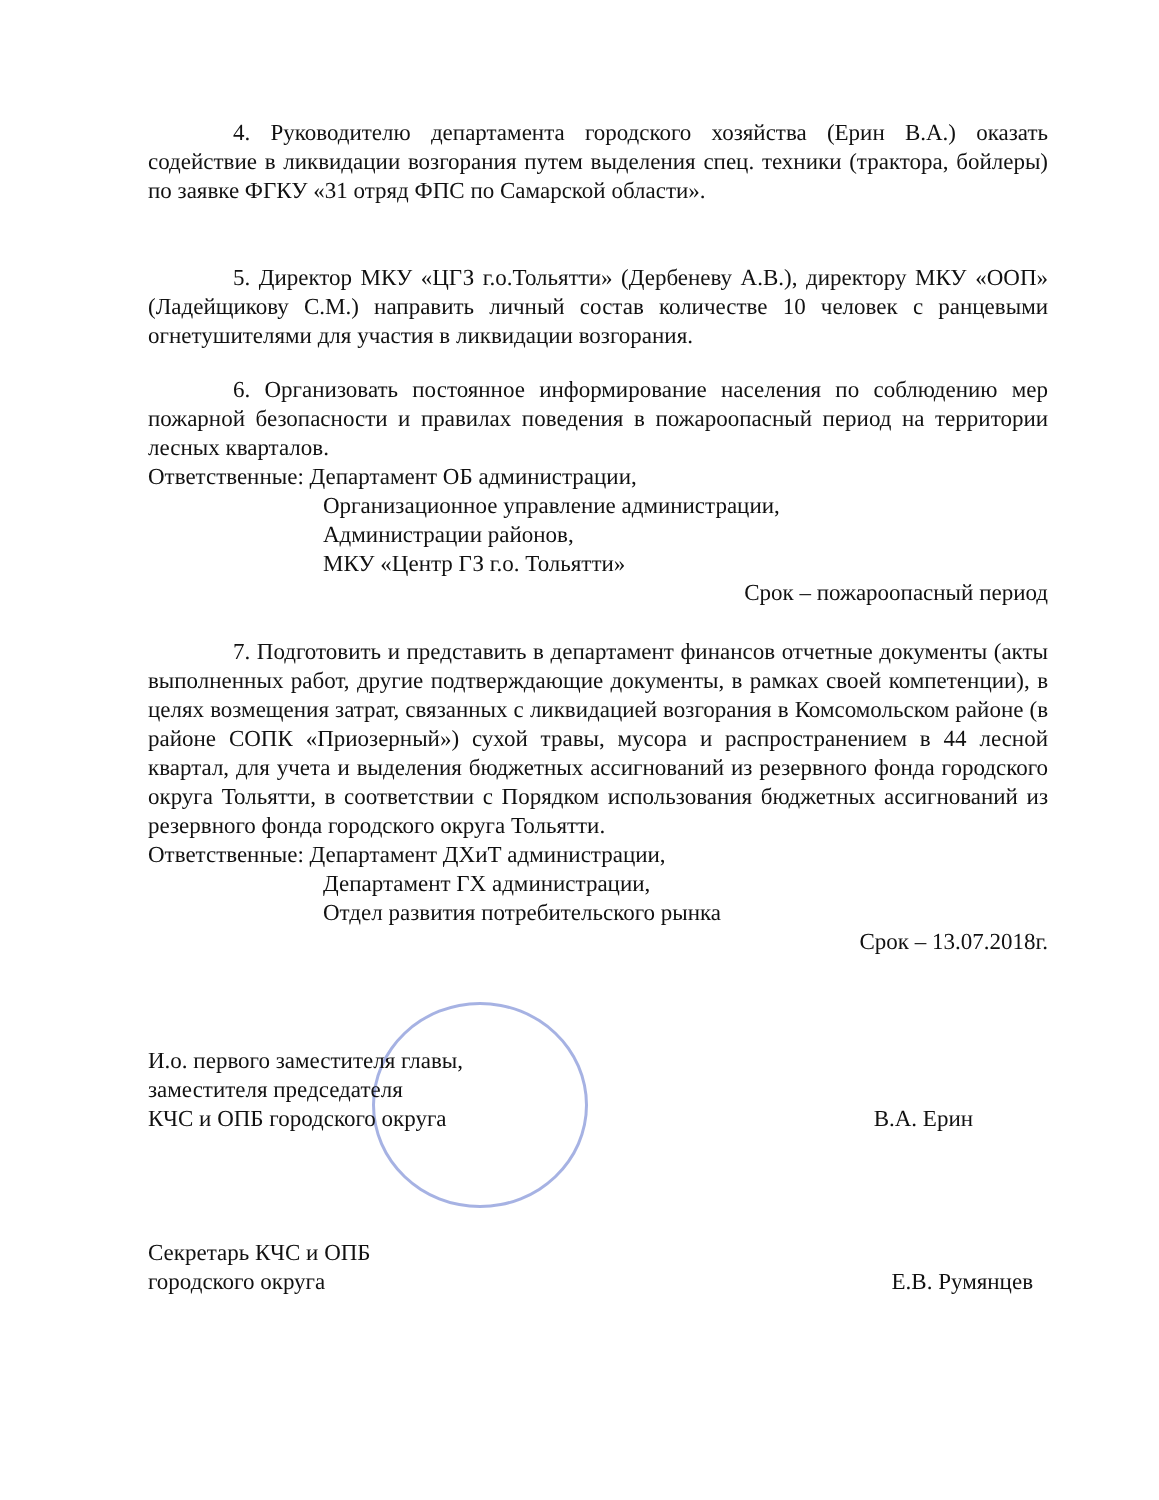4. Руководителю департамента городского хозяйства (Ерин В.А.) оказать содействие в ликвидации возгорания путем выделения спец. техники (трактора, бойлеры) по заявке ФГКУ «31 отряд ФПС по Самарской области».
5. Директор МКУ «ЦГЗ г.о.Тольятти» (Дербеневу А.В.), директору МКУ «ООП» (Ладейщикову С.М.) направить личный состав количестве 10 человек с ранцевыми огнетушителями для участия в ликвидации возгорания.
6. Организовать постоянное информирование населения по соблюдению мер пожарной безопасности и правилах поведения в пожароопасный период на территории лесных кварталов.
Ответственные: Департамент ОБ администрации,
Организационное управление администрации,
Администрации районов,
МКУ «Центр ГЗ г.о. Тольятти»
Срок – пожароопасный период
7. Подготовить и представить в департамент финансов отчетные документы (акты выполненных работ, другие подтверждающие документы, в рамках своей компетенции), в целях возмещения затрат, связанных с ликвидацией возгорания в Комсомольском районе (в районе СОПК «Приозерный») сухой травы, мусора и распространением в 44 лесной квартал, для учета и выделения бюджетных ассигнований из резервного фонда городского округа Тольятти, в соответствии с Порядком использования бюджетных ассигнований из резервного фонда городского округа Тольятти.
Ответственные: Департамент ДХиТ администрации,
Департамент ГХ администрации,
Отдел развития потребительского рынка
Срок – 13.07.2018г.
И.о. первого заместителя главы,
заместителя председателя
КЧС и ОПБ городского округа
В.А. Ерин
Секретарь КЧС и ОПБ
городского округа
Е.В. Румянцев